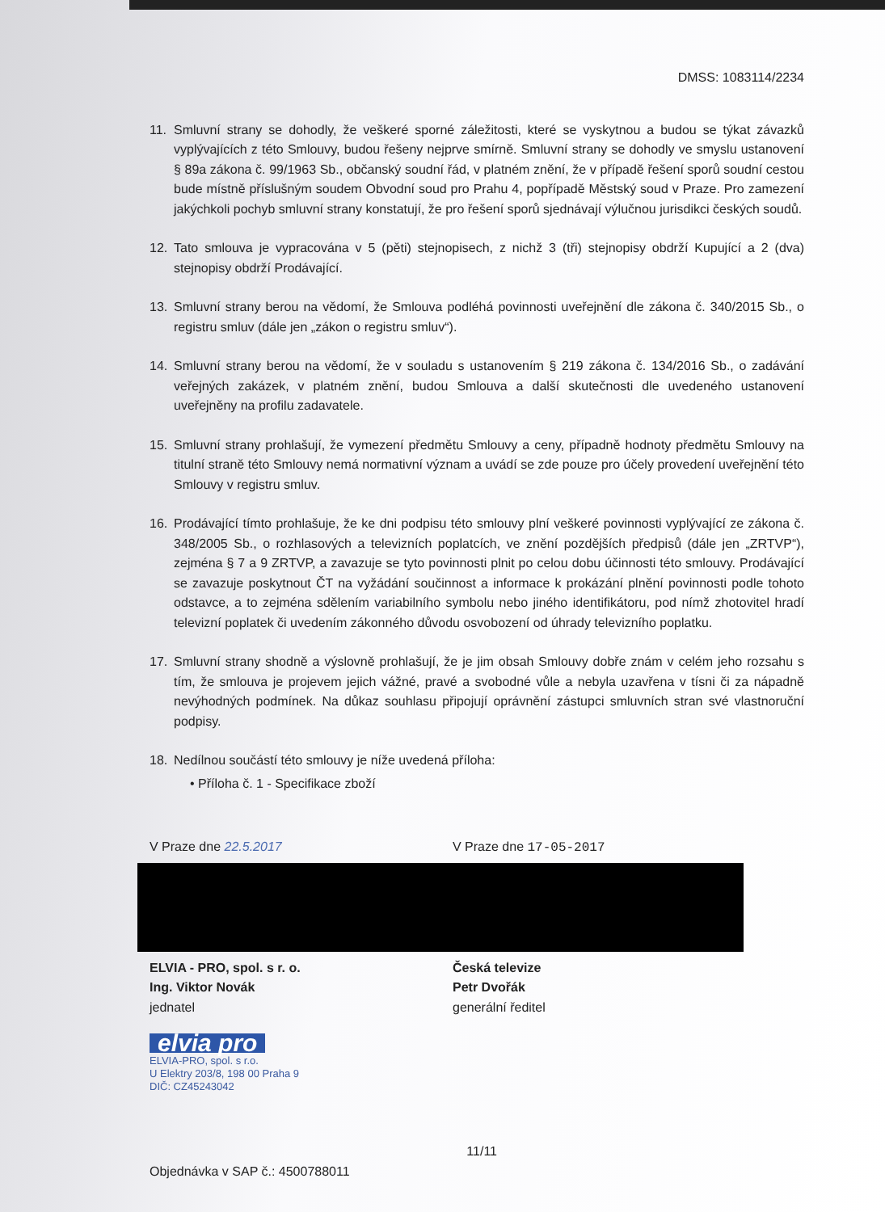DMSS: 1083114/2234
11. Smluvní strany se dohodly, že veškeré sporné záležitosti, které se vyskytnou a budou se týkat závazků vyplývajících z této Smlouvy, budou řešeny nejprve smírně. Smluvní strany se dohodly ve smyslu ustanovení § 89a zákona č. 99/1963 Sb., občanský soudní řád, v platném znění, že v případě řešení sporů soudní cestou bude místně příslušným soudem Obvodní soud pro Prahu 4, popřípadě Městský soud v Praze. Pro zamezení jakýchkoli pochyb smluvní strany konstatují, že pro řešení sporů sjednávají výlučnou jurisdikci českých soudů.
12. Tato smlouva je vypracována v 5 (pěti) stejnopisech, z nichž 3 (tři) stejnopisy obdrží Kupující a 2 (dva) stejnopisy obdrží Prodávající.
13. Smluvní strany berou na vědomí, že Smlouva podléhá povinnosti uveřejnění dle zákona č. 340/2015 Sb., o registru smluv (dále jen „zákon o registru smluv“).
14. Smluvní strany berou na vědomí, že v souladu s ustanovením § 219 zákona č. 134/2016 Sb., o zadávání veřejných zakázek, v platném znění, budou Smlouva a další skutečnosti dle uvedeného ustanovení uveřejněny na profilu zadavatele.
15. Smluvní strany prohlašují, že vymezení předmětu Smlouvy a ceny, případně hodnoty předmětu Smlouvy na titulní straně této Smlouvy nemá normativní význam a uvádí se zde pouze pro účely provedení uveřejnění této Smlouvy v registru smluv.
16. Prodávající tímto prohlašuje, že ke dni podpisu této smlouvy plní veškeré povinnosti vyplývající ze zákona č. 348/2005 Sb., o rozhlasových a televizních poplatcích, ve znění pozdějších předpisů (dále jen „ZRTVP“), zejména § 7 a 9 ZRTVP, a zavazuje se tyto povinnosti plnit po celou dobu účinnosti této smlouvy. Prodávající se zavazuje poskytnout ČT na vyžádání součinnost a informace k prokázání plnění povinnosti podle tohoto odstavce, a to zejména sdělením variabilního symbolu nebo jiného identifikátoru, pod nímž zhotovitel hradí televizní poplatek či uvedením zákonného důvodu osvobození od úhrady televizního poplatku.
17. Smluvní strany shodně a výslovně prohlašují, že je jim obsah Smlouvy dobře znám v celém jeho rozsahu s tím, že smlouva je projevem jejich vážné, pravé a svobodné vůle a nebyla uzavřena v tísni či za nápadně nevýhodných podmínek. Na důkaz souhlasu připojují oprávnění zástupci smluvních stran své vlastnoruční podpisy.
18. Nedílnou součástí této smlouvy je níže uvedená příloha:
• Příloha č. 1 - Specifikace zboží
V Praze dne 22.5.2017 V Praze dne 17-05-2017
ELVIA - PRO, spol. s r. o.
Ing. Viktor Novák
jednatel
elvia pro
ELVIA-PRO, spol. s r.o.
U Elektry 203/8, 198 00 Praha 9
DIČ: CZ45243042
Česká televize
Petr Dvořák
generální ředitel
11/11
Objednávka v SAP č.: 4500788011